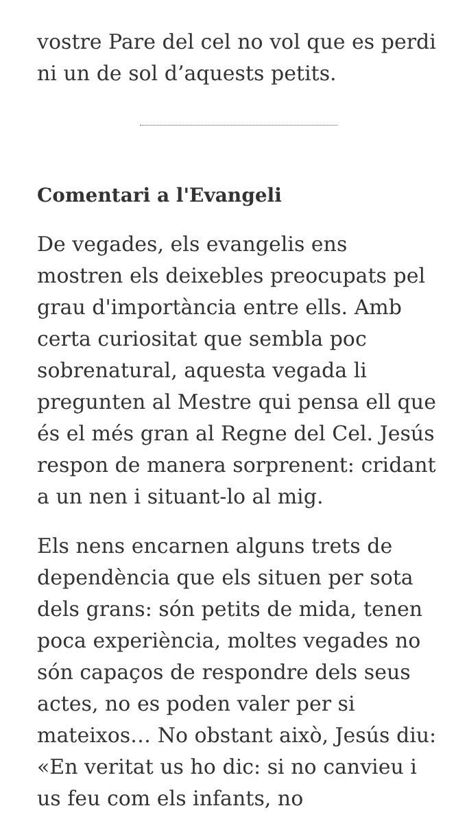vostre Pare del cel no vol que es perdi ni un de sol d’aquests petits.
Comentari a l'Evangeli
De vegades, els evangelis ens mostren els deixebles preocupats pel grau d'importància entre ells. Amb certa curiositat que sembla poc sobrenatural, aquesta vegada li pregunten al Mestre qui pensa ell que és el més gran al Regne del Cel. Jesús respon de manera sorprenent: cridant a un nen i situant-lo al mig.
Els nens encarnen alguns trets de dependència que els situen per sota dels grans: són petits de mida, tenen poca experiència, moltes vegades no són capaços de respondre dels seus actes, no es poden valer per si mateixos… No obstant això, Jesús diu: «En veritat us ho dic: si no canvieu i us feu com els infants, no